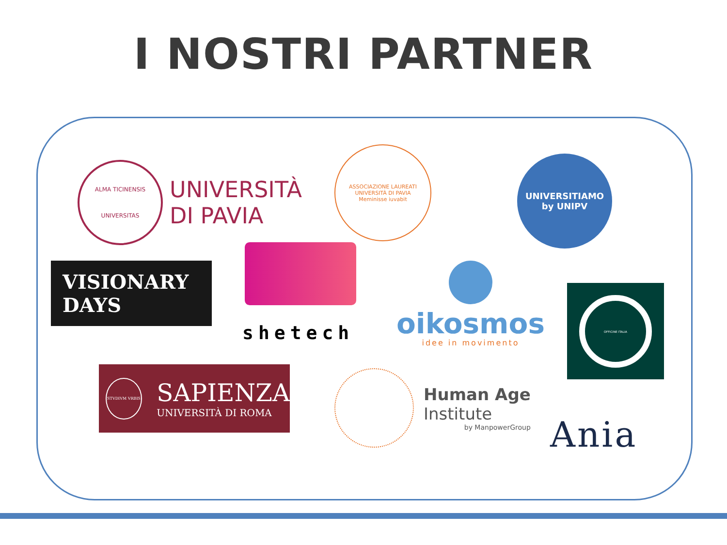I NOSTRI PARTNER
ALMA TICINENSIS UNIVERSITAS
UNIVERSITÀ
DI PAVIA
ASSOCIAZIONE LAUREATI UNIVERSITÀ DI PAVIA
Meminisse iuvabit
UNIVERSITIAMO
by UNIPV
VISIONARY
DAYS
shetech
oikosmos
idee in movimento
OFFICINE ITALIA
STVDIVM VRBIS
SAPIENZA
UNIVERSITÀ DI ROMA
Human Age
Institute
by ManpowerGroup
Ania